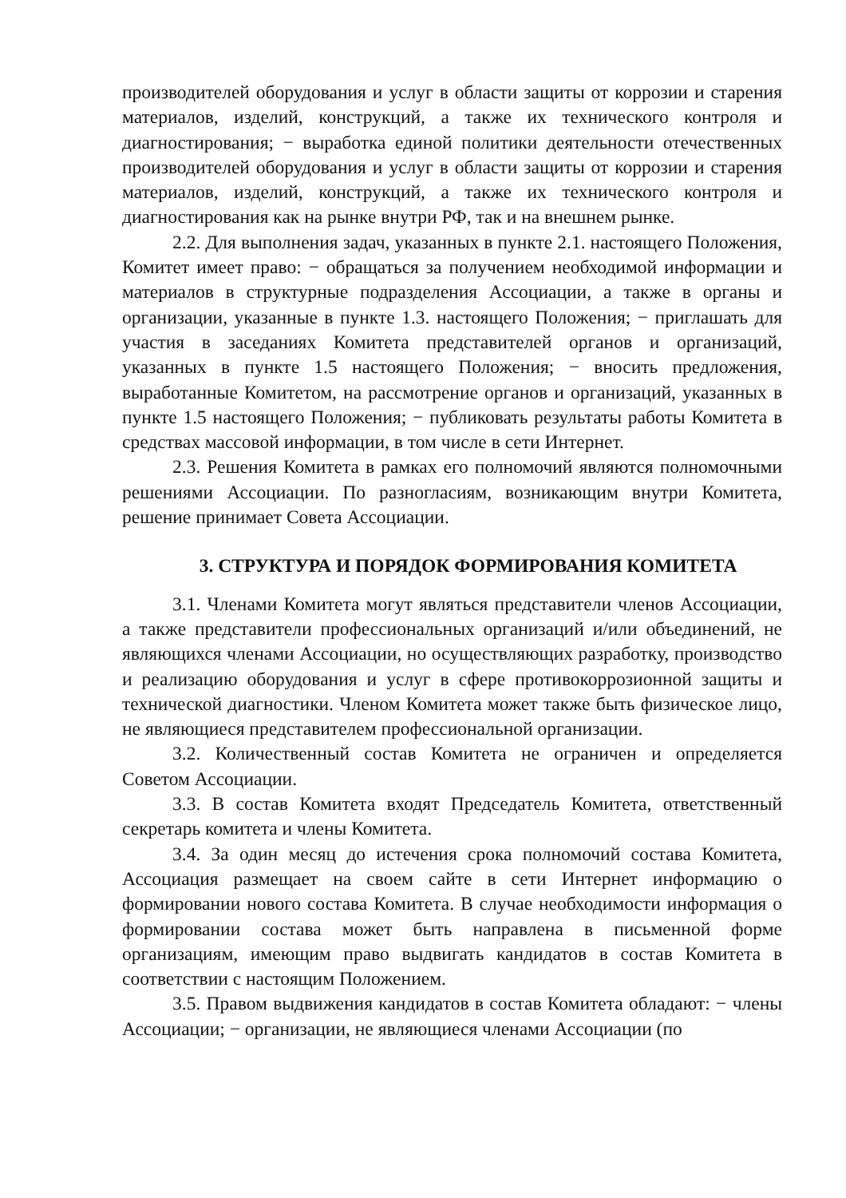производителей оборудования и услуг в области защиты от коррозии и старения материалов, изделий, конструкций, а также их технического контроля и диагностирования; − выработка единой политики деятельности отечественных производителей оборудования и услуг в области защиты от коррозии и старения материалов, изделий, конструкций, а также их технического контроля и диагностирования как на рынке внутри РФ, так и на внешнем рынке.
2.2. Для выполнения задач, указанных в пункте 2.1. настоящего Положения, Комитет имеет право: − обращаться за получением необходимой информации и материалов в структурные подразделения Ассоциации, а также в органы и организации, указанные в пункте 1.3. настоящего Положения; − приглашать для участия в заседаниях Комитета представителей органов и организаций, указанных в пункте 1.5 настоящего Положения; − вносить предложения, выработанные Комитетом, на рассмотрение органов и организаций, указанных в пункте 1.5 настоящего Положения; − публиковать результаты работы Комитета в средствах массовой информации, в том числе в сети Интернет.
2.3. Решения Комитета в рамках его полномочий являются полномочными решениями Ассоциации. По разногласиям, возникающим внутри Комитета, решение принимает Совета Ассоциации.
3. СТРУКТУРА И ПОРЯДОК ФОРМИРОВАНИЯ КОМИТЕТА
3.1. Членами Комитета могут являться представители членов Ассоциации, а также представители профессиональных организаций и/или объединений, не являющихся членами Ассоциации, но осуществляющих разработку, производство и реализацию оборудования и услуг в сфере противокоррозионной защиты и технической диагностики. Членом Комитета может также быть физическое лицо, не являющиеся представителем профессиональной организации.
3.2. Количественный состав Комитета не ограничен и определяется Советом Ассоциации.
3.3. В состав Комитета входят Председатель Комитета, ответственный секретарь комитета и члены Комитета.
3.4. За один месяц до истечения срока полномочий состава Комитета, Ассоциация размещает на своем сайте в сети Интернет информацию о формировании нового состава Комитета. В случае необходимости информация о формировании состава может быть направлена в письменной форме организациям, имеющим право выдвигать кандидатов в состав Комитета в соответствии с настоящим Положением.
3.5. Правом выдвижения кандидатов в состав Комитета обладают: − члены Ассоциации; − организации, не являющиеся членами Ассоциации (по